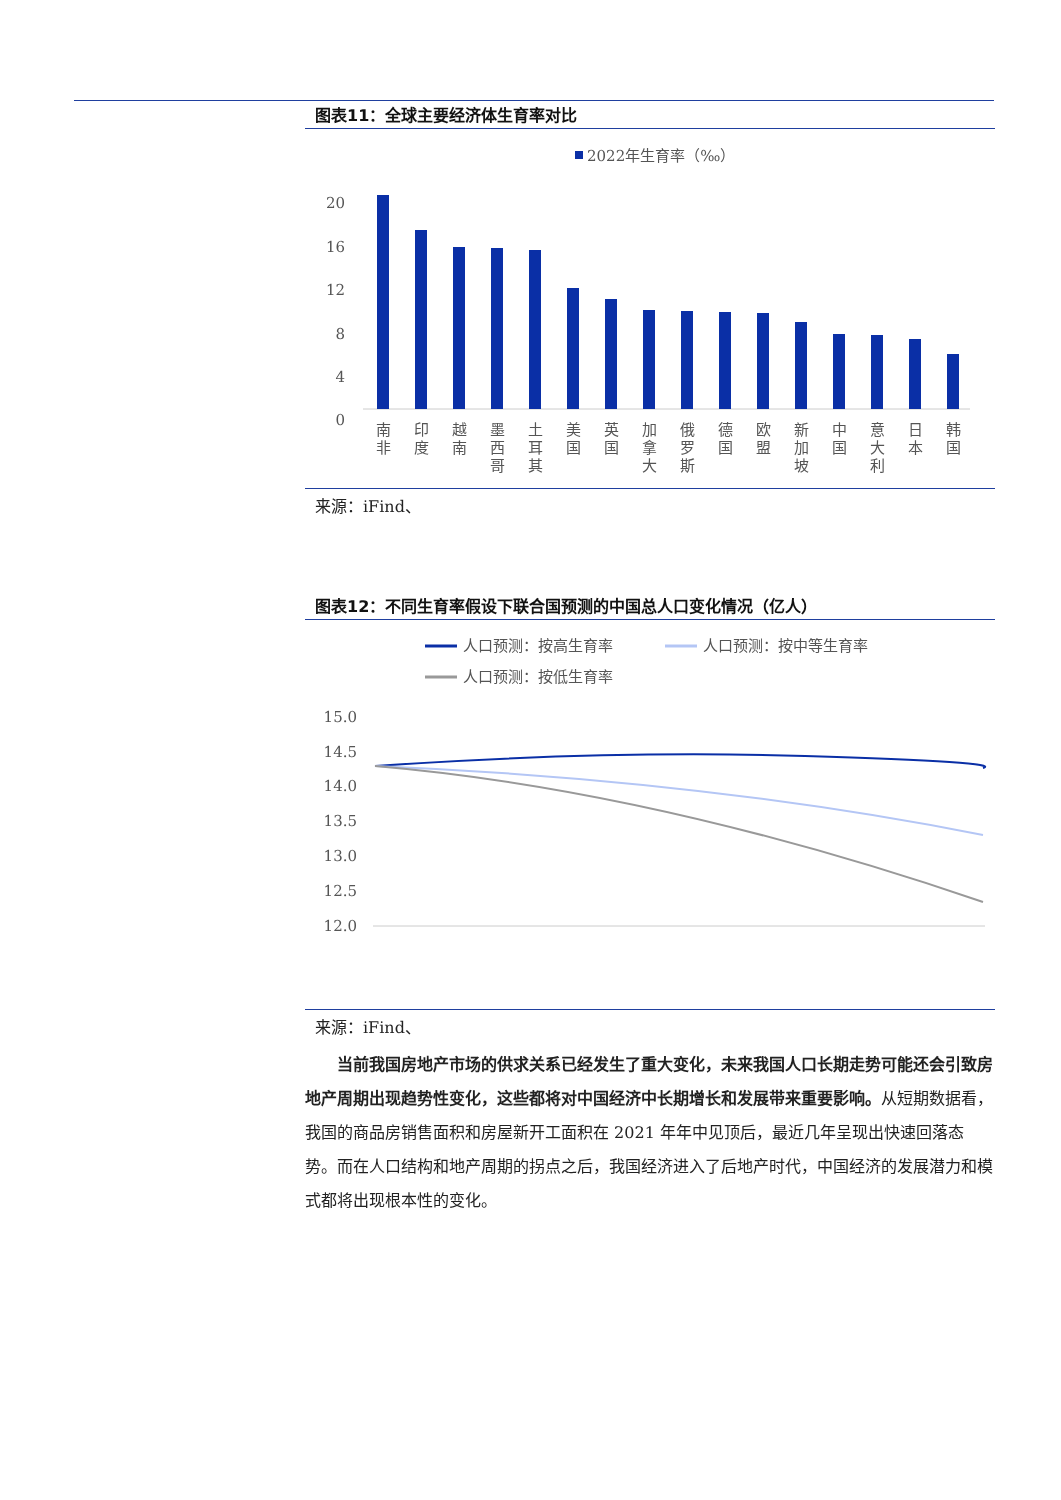图表11：全球主要经济体生育率对比
2022年生育率（‰）
20
16
12
8
4
0
南
非
印
度
越
南
墨
西
哥
土
耳
其
美
国
英
国
加
拿
大
俄
罗
斯
德
国
欧
盟
新
加
坡
中
国
意
大
利
日
本
韩
国
来源：iFind、
图表12：不同生育率假设下联合国预测的中国总人口变化情况（亿人）
人口预测：按高生育率
人口预测：按中等生育率
人口预测：按低生育率
15.0
14.5
14.0
13.5
13.0
12.5
12.0
来源：iFind、
当前我国房地产市场的供求关系已经发生了重大变化，未来我国人口长期走势可能还会引致房地产周期出现趋势性变化，这些都将对中国经济中长期增长和发展带来重要影响。从短期数据看，我国的商品房销售面积和房屋新开工面积在 2021 年年中见顶后，最近几年呈现出快速回落态势。而在人口结构和地产周期的拐点之后，我国经济进入了后地产时代，中国经济的发展潜力和模式都将出现根本性的变化。